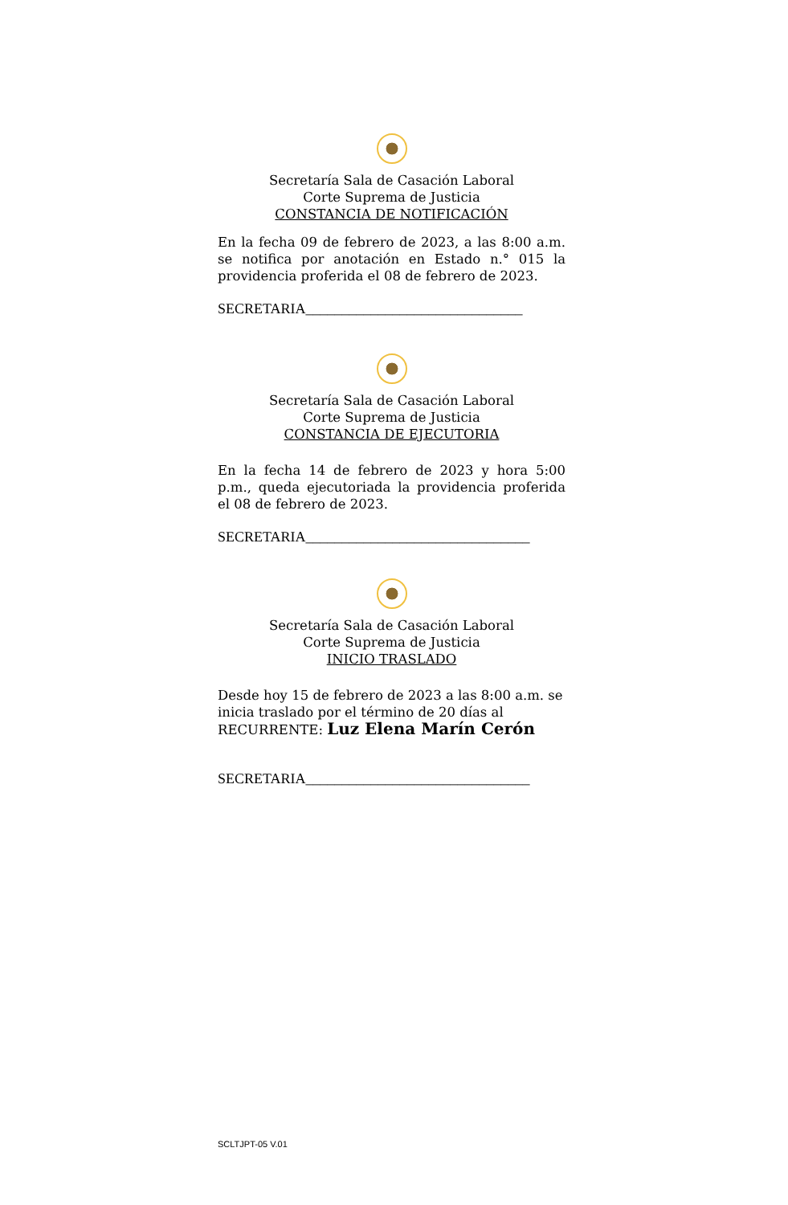Secretaría Sala de Casación Laboral
Corte Suprema de Justicia
CONSTANCIA DE NOTIFICACIÓN
En la fecha 09 de febrero de 2023, a las 8:00 a.m. se notifica por anotación en Estado n.° 015 la providencia proferida el 08 de febrero de 2023.
SECRETARIA______________________________
Secretaría Sala de Casación Laboral
Corte Suprema de Justicia
CONSTANCIA DE EJECUTORIA
En la fecha 14 de febrero de 2023 y hora 5:00 p.m., queda ejecutoriada la providencia proferida el 08 de febrero de 2023.
SECRETARIA_______________________________
Secretaría Sala de Casación Laboral
Corte Suprema de Justicia
INICIO TRASLADO
Desde hoy 15 de febrero de 2023 a las 8:00 a.m. se inicia traslado por el término de 20 días al
RECURRENTE: Luz Elena Marín Cerón
SECRETARIA_______________________________
SCLTJPT-05 V.01